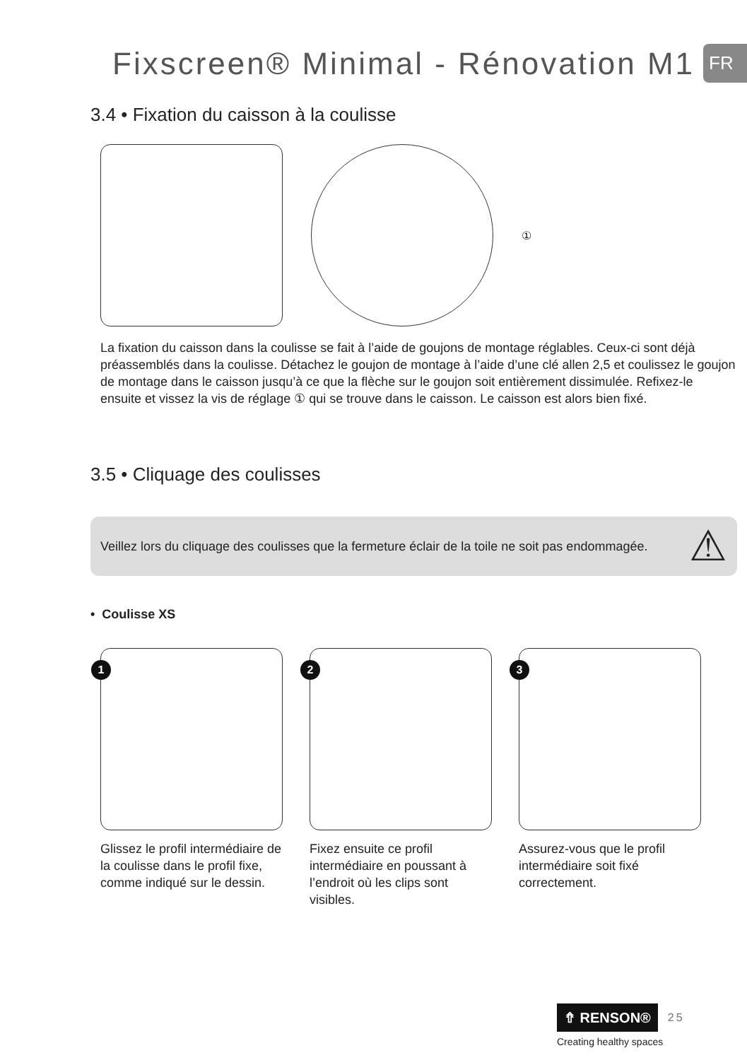Fixscreen® Minimal - Rénovation M1
FR
3.4 • Fixation du caisson à la coulisse
①
La fixation du caisson dans la coulisse se fait à l’aide de goujons de montage réglables. Ceux-ci sont déjà préassemblés dans la coulisse. Détachez le goujon de montage à l’aide d’une clé allen 2,5 et coulissez le goujon de montage dans le caisson jusqu’à ce que la flèche sur le goujon soit entièrement dissimulée. Refixez-le ensuite et vissez la vis de réglage ① qui se trouve dans le caisson. Le caisson est alors bien fixé.
3.5 • Cliquage des coulisses
Veillez lors du cliquage des coulisses que la fermeture éclair de la toile ne soit pas endommagée.
⚠
• Coulisse XS
1
Glissez le profil intermédiaire de la coulisse dans le profil fixe, comme indiqué sur le dessin.
2
Fixez ensuite ce profil intermédiaire en poussant à l’endroit où les clips sont visibles.
3
Assurez-vous que le profil intermédiaire soit fixé correctement.
⇮ RENSON® 25
Creating healthy spaces